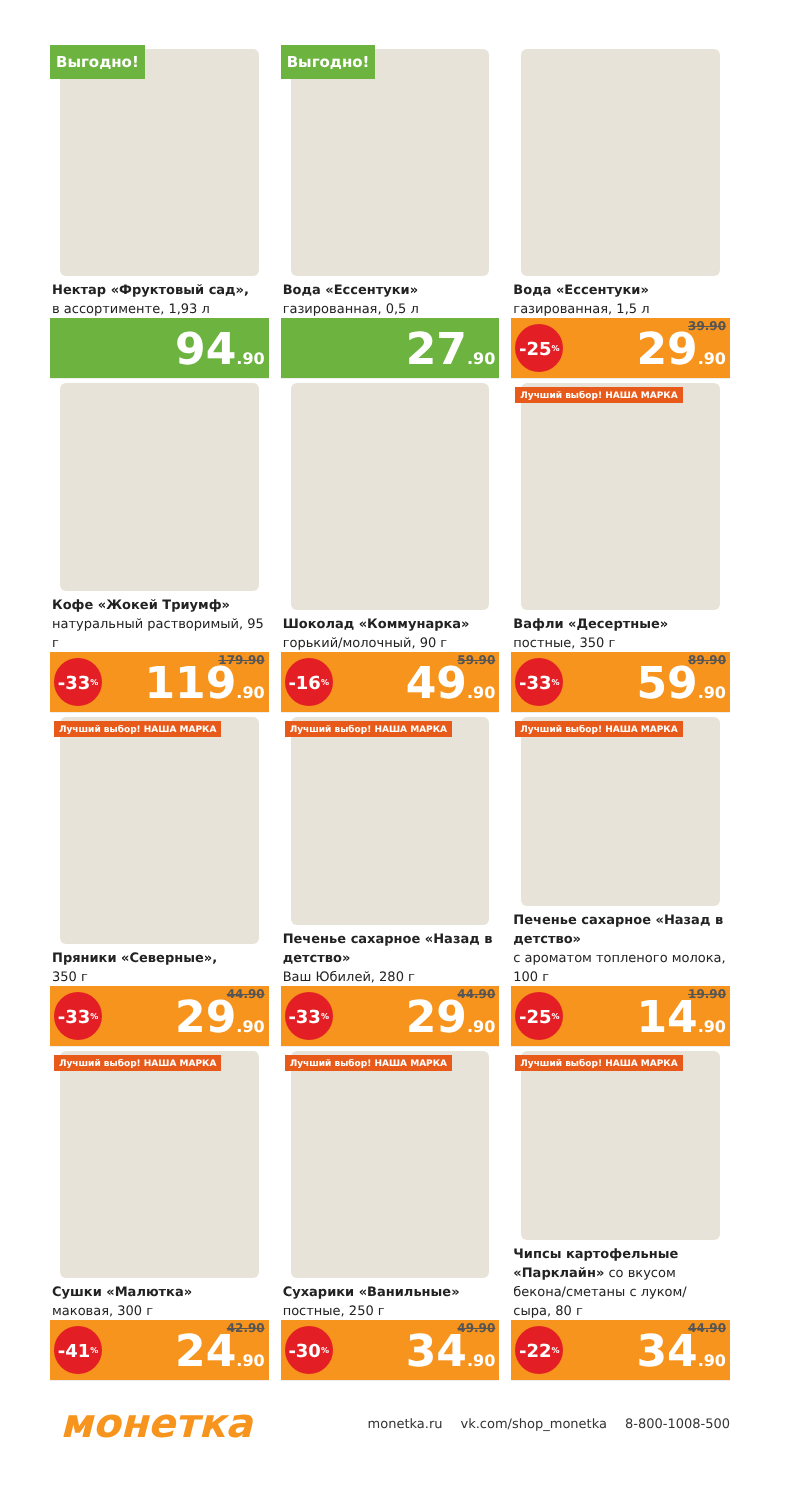Выгодно!
Нектар «Фруктовый сад»,
в ассортименте, 1,93 л
94.90
Выгодно!
Вода «Ессентуки»
газированная, 0,5 л
27.90
Вода «Ессентуки»
газированная, 1,5 л
39.90 -25% 29.90
Кофе «Жокей Триумф»
натуральный растворимый, 95 г
179.90 -33% 119.90
Шоколад «Коммунарка»
горький/молочный, 90 г
59.90 -16% 49.90
Лучший выбор! НАША МАРКА
Вафли «Десертные»
постные, 350 г
89.90 -33% 59.90
Лучший выбор! НАША МАРКА
Пряники «Северные»,
350 г
44.90 -33% 29.90
Лучший выбор! НАША МАРКА
Печенье сахарное «Назад в детство»
Ваш Юбилей, 280 г
44.90 -33% 29.90
Лучший выбор! НАША МАРКА
Печенье сахарное «Назад в детство»
с ароматом топленого молока, 100 г
19.90 -25% 14.90
Лучший выбор! НАША МАРКА
Сушки «Малютка»
маковая, 300 г
42.90 -41% 24.90
Лучший выбор! НАША МАРКА
Сухарики «Ванильные»
постные, 250 г
49.90 -30% 34.90
Лучший выбор! НАША МАРКА
Чипсы картофельные «Парклайн» со вкусом бекона/сметаны с луком/ сыра, 80 г
44.90 -22% 34.90
монетка
monetka.ru vk.com/shop_monetka 8-800-1008-500